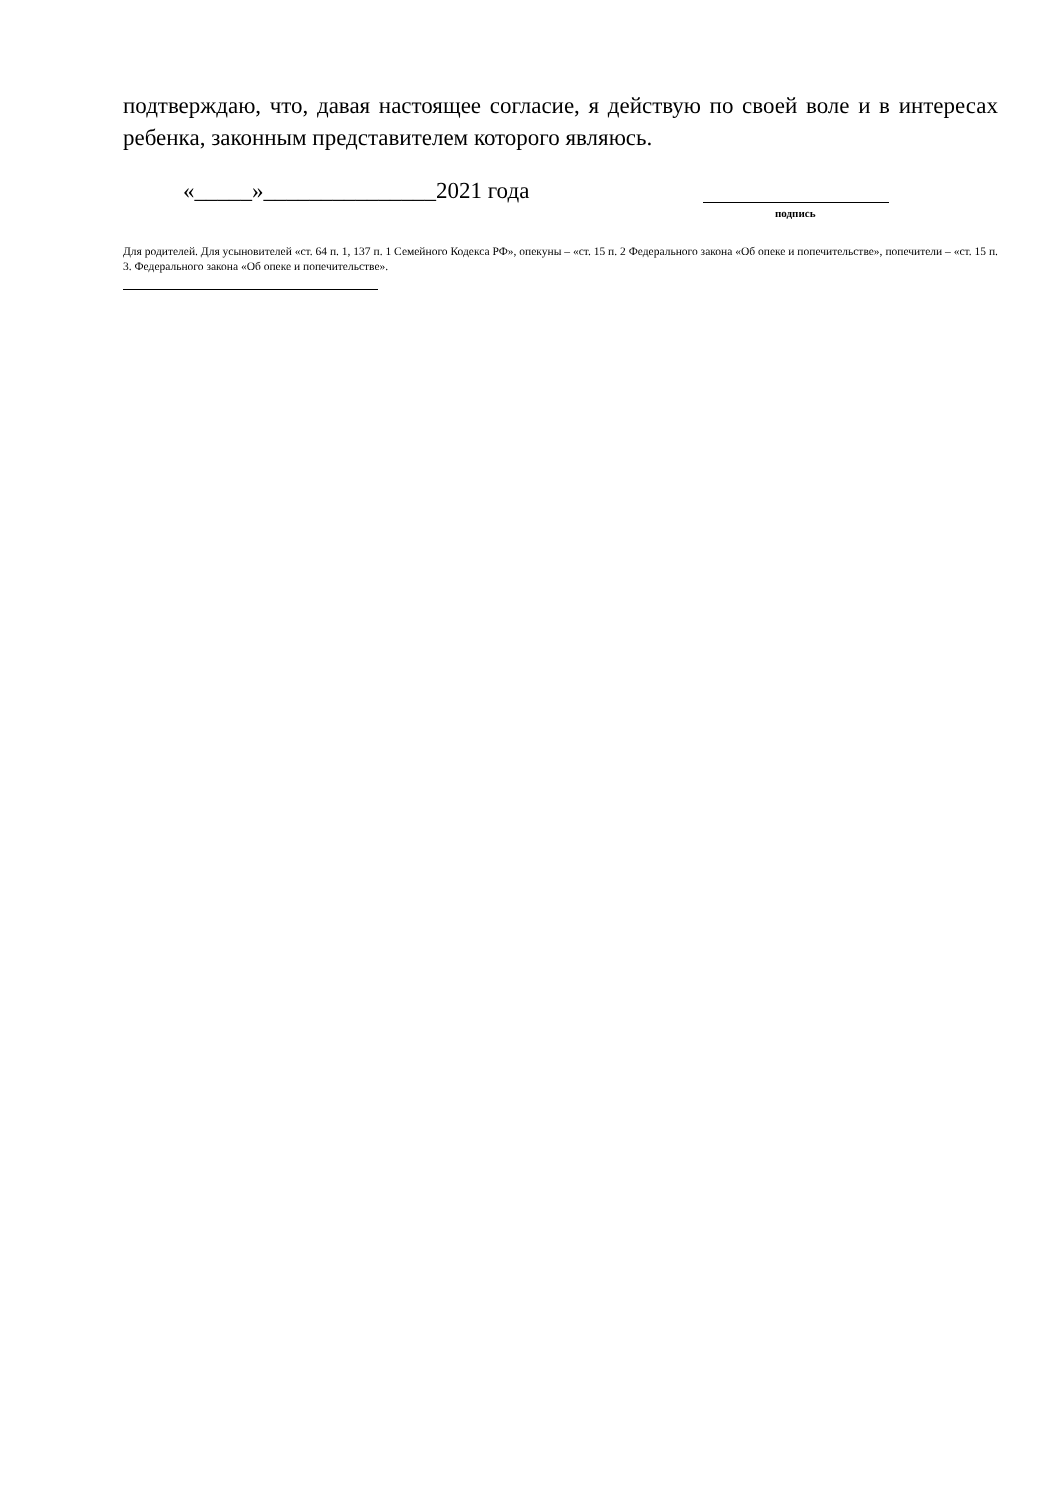подтверждаю, что, давая настоящее согласие, я действую по своей воле и в интересах ребенка, законным представителем которого являюсь.
«_____»_______________2021 года
подпись
Для родителей. Для усыновителей «ст. 64 п. 1, 137 п. 1 Семейного Кодекса РФ», опекуны – «ст. 15 п. 2 Федерального закона «Об опеке и попечительстве», попечители – «ст. 15 п. 3. Федерального закона «Об опеке и попечительстве».